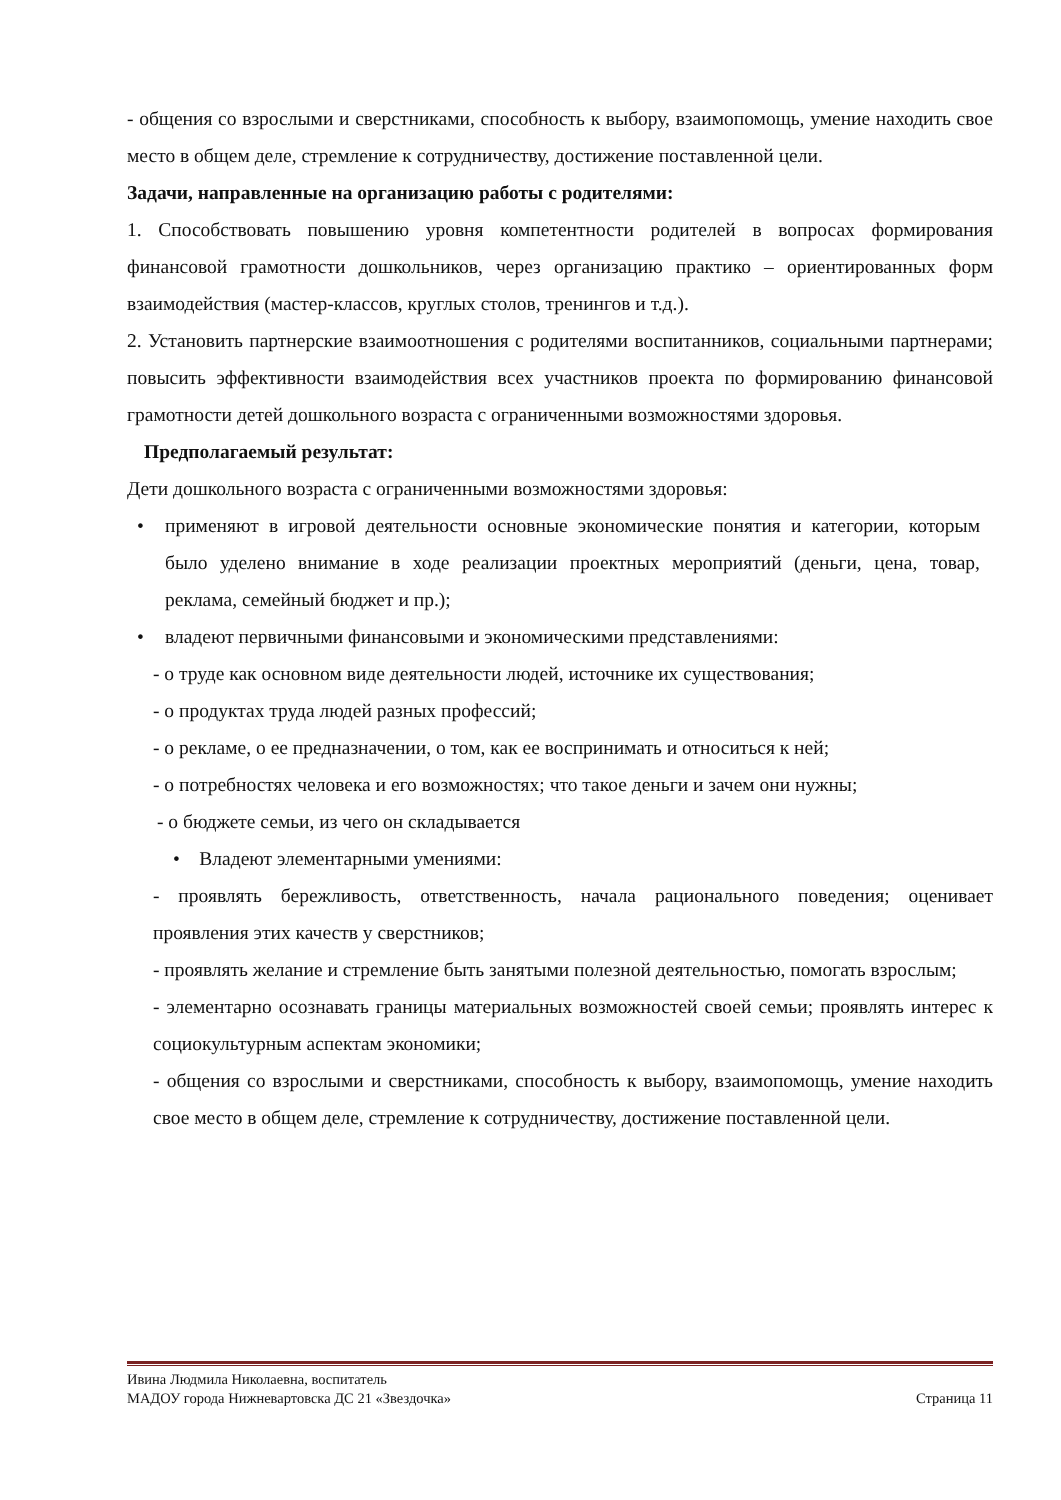- общения со взрослыми и сверстниками, способность к выбору, взаимопомощь, умение находить свое место в общем деле, стремление к сотрудничеству, достижение поставленной цели.
Задачи, направленные на организацию работы с родителями:
1. Способствовать повышению уровня компетентности родителей в вопросах формирования финансовой грамотности дошкольников, через организацию практико – ориентированных форм взаимодействия (мастер-классов, круглых столов, тренингов и т.д.).
2. Установить партнерские взаимоотношения с родителями воспитанников, социальными партнерами; повысить эффективности взаимодействия всех участников проекта по формированию финансовой грамотности детей дошкольного возраста с ограниченными возможностями здоровья.
Предполагаемый результат:
Дети дошкольного возраста с ограниченными возможностями здоровья:
• применяют в игровой деятельности основные экономические понятия и категории, которым было уделено внимание в ходе реализации проектных мероприятий (деньги, цена, товар, реклама, семейный бюджет и пр.);
• владеют первичными финансовыми и экономическими представлениями:
- о труде как основном виде деятельности людей, источнике их существования;
- о продуктах труда людей разных профессий;
- о рекламе, о ее предназначении, о том, как ее воспринимать и относиться к ней;
- о потребностях человека и его возможностях; что такое деньги и зачем они нужны;
- о бюджете семьи, из чего он складывается
• Владеют элементарными умениями:
- проявлять бережливость, ответственность, начала рационального поведения; оценивает проявления этих качеств у сверстников;
- проявлять желание и стремление быть занятыми полезной деятельностью, помогать взрослым;
- элементарно осознавать границы материальных возможностей своей семьи; проявлять интерес к социокультурным аспектам экономики;
- общения со взрослыми и сверстниками, способность к выбору, взаимопомощь, умение находить свое место в общем деле, стремление к сотрудничеству, достижение поставленной цели.
Ивина Людмила Николаевна, воспитатель
МАДОУ города Нижневартовска ДС 21 «Звездочка» Страница 11